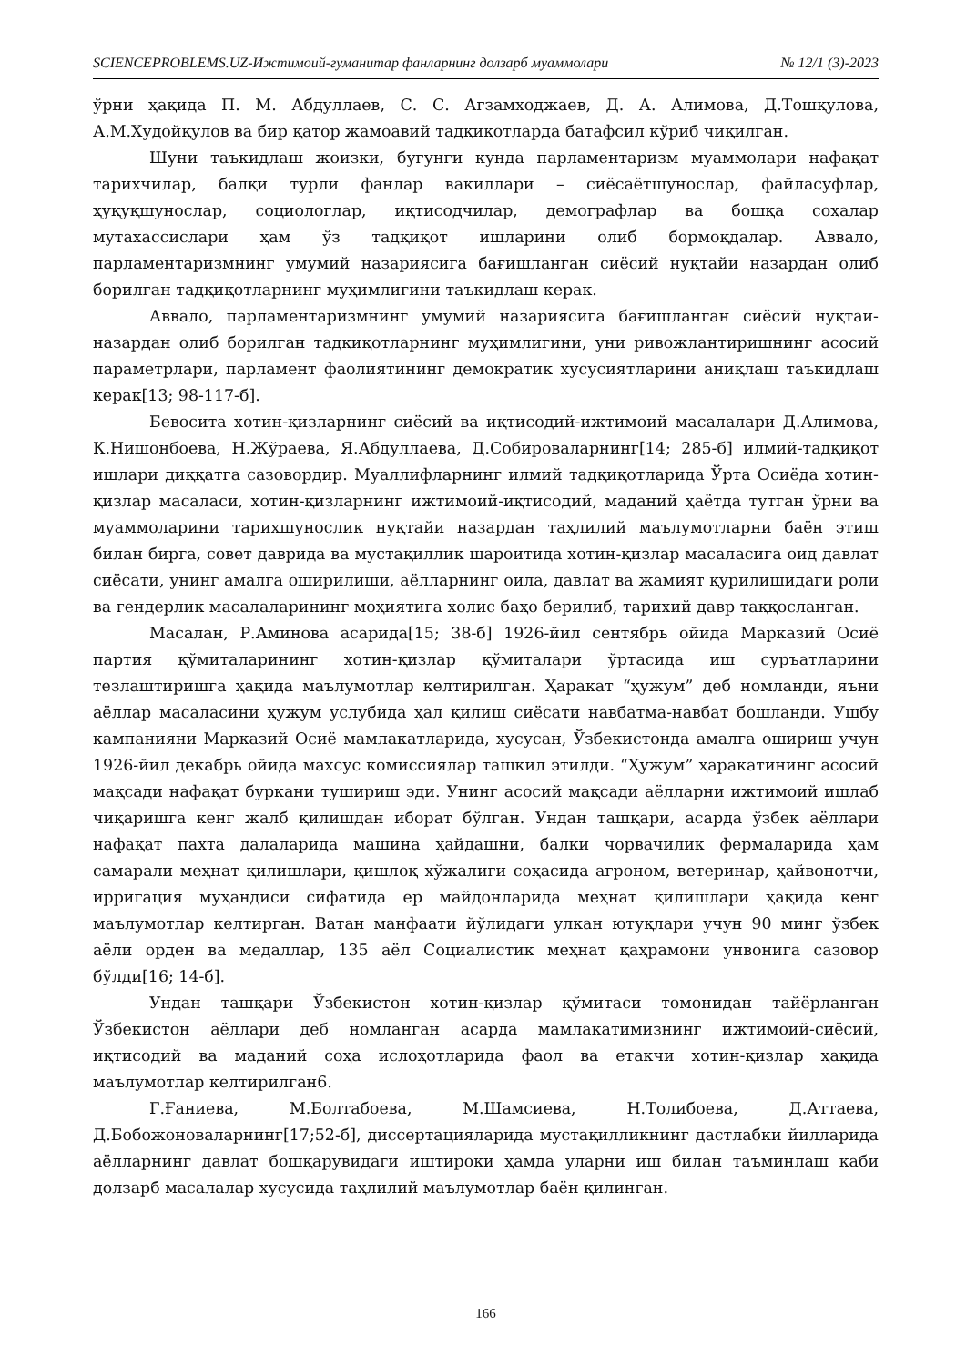SCIENCEPROBLEMS.UZ-Ижтимоий-гуманитар фанларнинг долзарб муаммолари № 12/1 (3)-2023
ўрни ҳақида П. М. Абдуллаев, С. С. Агзамходжаев, Д. А. Алимова, Д.Тошқулова, А.М.Худойқулов ва бир қатор жамоавий тадқиқотларда батафсил кўриб чиқилган.
Шуни таъкидлаш жоизки, бугунги кунда парламентаризм муаммолари нафақат тарихчилар, балқи турли фанлар вакиллари – сиёсаётшунослар, файласуфлар, ҳуқуқшунослар, социологлар, иқтисодчилар, демографлар ва бошқа соҳалар мутахассислари ҳам ўз тадқиқот ишларини олиб бормоқдалар. Аввало, парламентаризмнинг умумий назариясига бағишланган сиёсий нуқтайи назардан олиб борилган тадқиқотларнинг муҳимлигини таъкидлаш керак.
Аввало, парламентаризмнинг умумий назариясига бағишланган сиёсий нуқтаи-назардан олиб борилган тадқиқотларнинг муҳимлигини, уни ривожлантиришнинг асосий параметрлари, парламент фаолиятининг демократик хусусиятларини аниқлаш таъкидлаш керак[13; 98-117-б].
Бевосита хотин-қизларнинг сиёсий ва иқтисодий-ижтимоий масалалари Д.Алимова, К.Нишонбоева, Н.Жўраева, Я.Абдуллаева, Д.Собироваларнинг[14; 285-б] илмий-тадқиқот ишлари диққатга сазовордир. Муаллифларнинг илмий тадқиқотларида Ўрта Осиёда хотин-қизлар масаласи, хотин-қизларнинг ижтимоий-иқтисодий, маданий ҳаётда тутган ўрни ва муаммоларини тарихшунослик нуқтайи назардан таҳлилий маълумотларни баён этиш билан бирга, совет даврида ва мустақиллик шароитида хотин-қизлар масаласига оид давлат сиёсати, унинг амалга оширилиши, аёлларнинг оила, давлат ва жамият қурилишидаги роли ва гендерлик масалаларининг моҳиятига холис баҳо берилиб, тарихий давр таққосланган.
Масалан, Р.Аминова асарида[15; 38-б] 1926-йил сентябрь ойида Марказий Осиё партия қўмиталарининг хотин-қизлар қўмиталари ўртасида иш суръатларини тезлаштиришга ҳақида маълумотлар келтирилган. Ҳаракат “ҳужум” деб номланди, яъни аёллар масаласини ҳужум услубида ҳал қилиш сиёсати навбатма-навбат бошланди. Ушбу кампанияни Марказий Осиё мамлакатларида, хусусан, Ўзбекистонда амалга ошириш учун 1926-йил декабрь ойида махсус комиссиялар ташкил этилди. “Ҳужум” ҳаракатининг асосий мақсади нафақат буркани тушириш эди. Унинг асосий мақсади аёлларни ижтимоий ишлаб чиқаришга кенг жалб қилишдан иборат бўлган. Ундан ташқари, асарда ўзбек аёллари нафақат пахта далаларида машина ҳайдашни, балки чорвачилик фермаларида ҳам самарали меҳнат қилишлари, қишлоқ хўжалиги соҳасида агроном, ветеринар, ҳайвонотчи, ирригация муҳандиси сифатида ер майдонларида меҳнат қилишлари ҳақида кенг маълумотлар келтирган. Ватан манфаати йўлидаги улкан ютуқлари учун 90 минг ўзбек аёли орден ва медаллар, 135 аёл Социалистик меҳнат қаҳрамони унвонига сазовор бўлди[16; 14-б].
Ундан ташқари Ўзбекистон хотин-қизлар қўмитаси томонидан тайёрланган Ўзбекистон аёллари деб номланган асарда мамлакатимизнинг ижтимоий-сиёсий, иқтисодий ва маданий соҳа ислоҳотларида фаол ва етакчи хотин-қизлар ҳақида маълумотлар келтирилган6.
Г.Ғаниева, М.Болтабоева, М.Шамсиева, Н.Толибоева, Д.Аттаева, Д.Бобожоноваларнинг[17;52-б], диссертацияларида мустақилликнинг дастлабки йилларида аёлларнинг давлат бошқарувидаги иштироки ҳамда уларни иш билан таъминлаш каби долзарб масалалар хусусида таҳлилий маълумотлар баён қилинган.
166